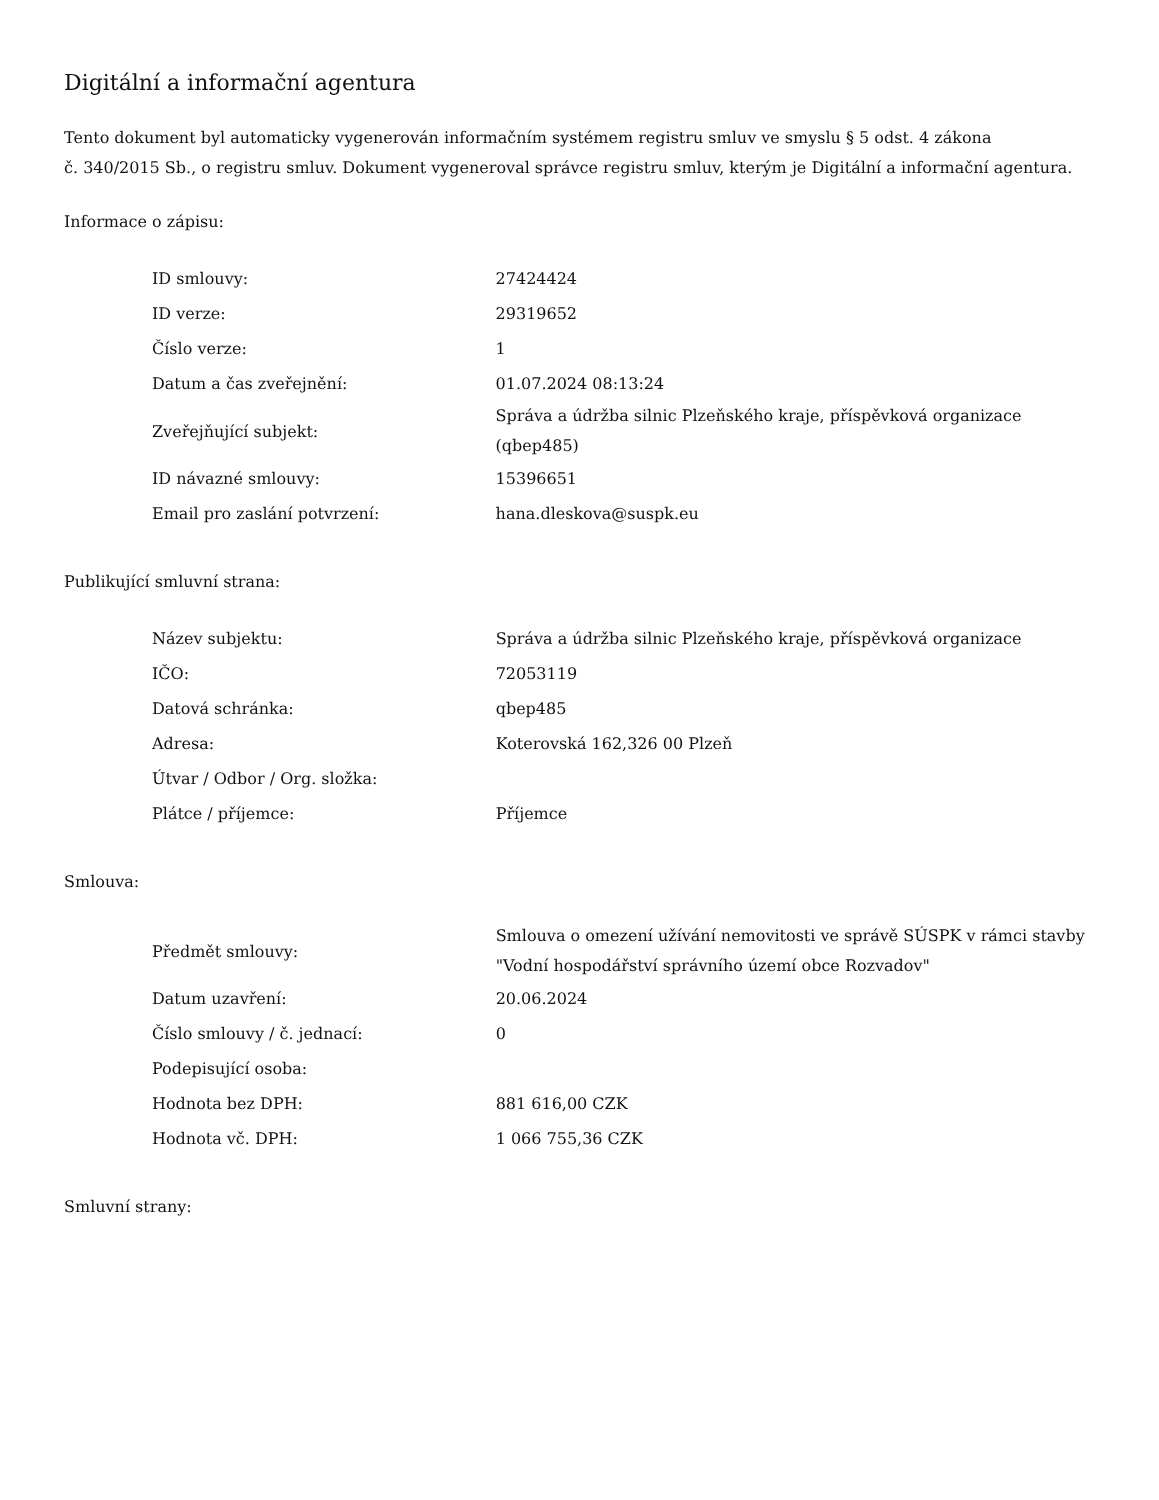Digitální a informační agentura
Tento dokument byl automaticky vygenerován informačním systémem registru smluv ve smyslu § 5 odst. 4 zákona
č. 340/2015 Sb., o registru smluv. Dokument vygeneroval správce registru smluv, kterým je Digitální a informační agentura.
Informace o zápisu:
| ID smlouvy: | 27424424 |
| ID verze: | 29319652 |
| Číslo verze: | 1 |
| Datum a čas zveřejnění: | 01.07.2024 08:13:24 |
| Zveřejňující subjekt: | Správa a údržba silnic Plzeňského kraje, příspěvková organizace (qbep485) |
| ID návazné smlouvy: | 15396651 |
| Email pro zaslání potvrzení: | hana.dleskova@suspk.eu |
Publikující smluvní strana:
| Název subjektu: | Správa a údržba silnic Plzeňského kraje, příspěvková organizace |
| IČO: | 72053119 |
| Datová schránka: | qbep485 |
| Adresa: | Koterovská 162,326 00 Plzeň |
| Útvar / Odbor / Org. složka: | |
| Plátce / příjemce: | Příjemce |
Smlouva:
| Předmět smlouvy: | Smlouva o omezení užívání nemovitosti ve správě SÚSPK v rámci stavby "Vodní hospodářství správního území obce Rozvadov" |
| Datum uzavření: | 20.06.2024 |
| Číslo smlouvy / č. jednací: | 0 |
| Podepisující osoba: | |
| Hodnota bez DPH: | 881 616,00 CZK |
| Hodnota vč. DPH: | 1 066 755,36 CZK |
Smluvní strany: